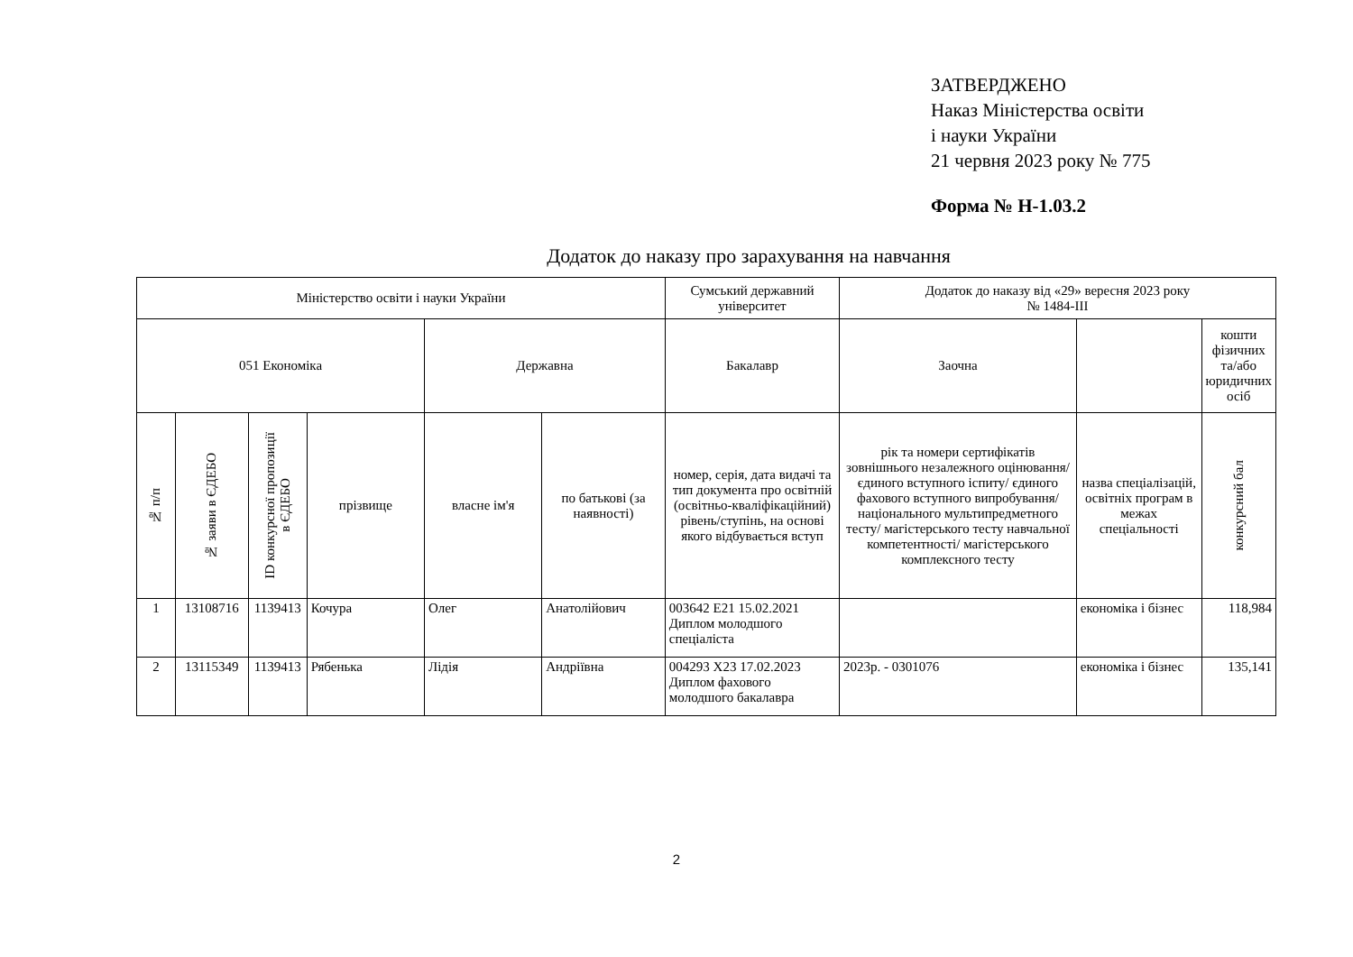ЗАТВЕРДЖЕНО
Наказ Міністерства освіти
і науки України
21 червня 2023 року № 775
Форма № Н-1.03.2
Додаток до наказу про зарахування на навчання
| Міністерство освіти і науки України | | | | | | Сумський державний університет | Додаток до наказу від «29» вересня 2023 року № 1484-ІІІ | | |
| 051 Економіка | | | | Державна | | Бакалавр | Заочна | | кошти фізичних та/або юридичних осіб |
| № п/п | № заяви в ЄДЕБО | ID конкурсної пропозиції в ЄДЕБО | прізвище | власне ім'я | по батькові (за наявності) | номер, серія, дата видачі та тип документа про освітній (освітньо-кваліфікаційний) рівень/ступінь, на основі якого відбувається вступ | рік та номери сертифікатів зовнішнього незалежного оцінювання/ єдиного вступного іспиту/ єдиного фахового вступного випробування/ національного мультипредметного тесту/ магістерського тесту навчальної компетентності/ магістерського комплексного тесту | назва спеціалізацій, освітніх програм в межах спеціальності | конкурсний бал |
| 1 | 13108716 | 1139413 | Кочура | Олег | Анатолійович | 003642 E21 15.02.2021 Диплом молодшого спеціаліста | | економіка і бізнес | 118,984 |
| 2 | 13115349 | 1139413 | Рябенька | Лідія | Андріївна | 004293 X23 17.02.2023 Диплом фахового молодшого бакалавра | 2023р. - 0301076 | економіка і бізнес | 135,141 |
2